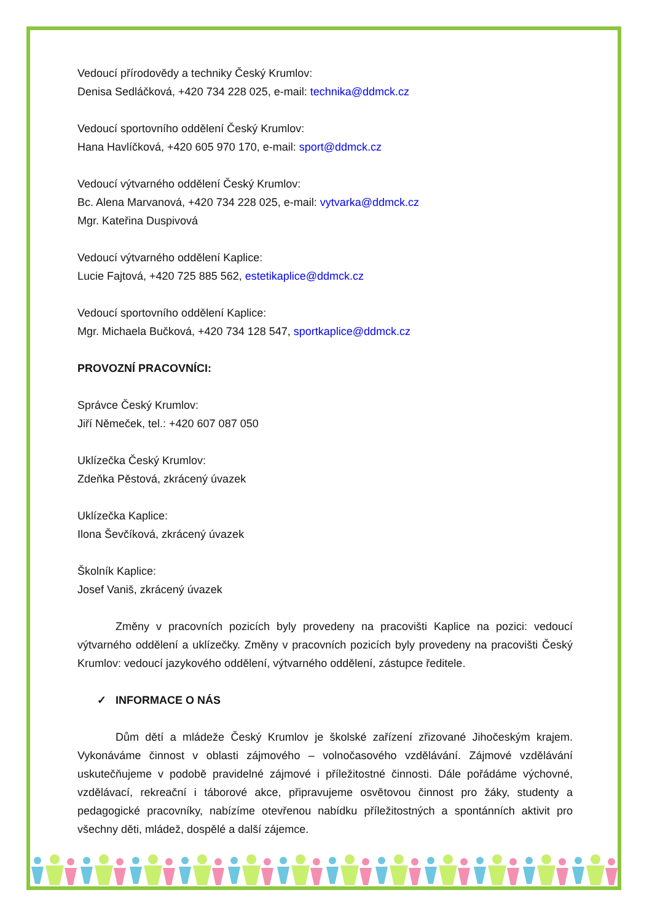Vedoucí přírodovědy a techniky Český Krumlov:
Denisa Sedláčková, +420 734 228 025, e-mail: technika@ddmck.cz
Vedoucí sportovního oddělení Český Krumlov:
Hana Havlíčková, +420 605 970 170, e-mail: sport@ddmck.cz
Vedoucí výtvarného oddělení Český Krumlov:
Bc. Alena Marvanová, +420 734 228 025, e-mail: vytvarka@ddmck.cz
Mgr. Kateřina Duspivová
Vedoucí výtvarného oddělení Kaplice:
Lucie Fajtová, +420 725 885 562, estetikaplice@ddmck.cz
Vedoucí sportovního oddělení Kaplice:
Mgr. Michaela Bučková, +420 734 128 547, sportkaplice@ddmck.cz
PROVOZNÍ PRACOVNÍCI:
Správce Český Krumlov:
Jiří Němeček, tel.: +420 607 087 050
Uklízečka Český Krumlov:
Zdeňka Pěstová, zkrácený úvazek
Uklízečka Kaplice:
Ilona Ševčíková, zkrácený úvazek
Školník Kaplice:
Josef Vaniš, zkrácený úvazek
Změny v pracovních pozicích byly provedeny na pracovišti Kaplice na pozici: vedoucí výtvarného oddělení a uklízečky. Změny v pracovních pozicích byly provedeny na pracovišti Český Krumlov: vedoucí jazykového oddělení, výtvarného oddělení, zástupce ředitele.
✓ INFORMACE O NÁS
Dům dětí a mládeže Český Krumlov je školské zařízení zřizované Jihočeským krajem. Vykonáváme činnost v oblasti zájmového – volnočasového vzdělávání. Zájmové vzdělávání uskutečňujeme v podobě pravidelné zájmové i příležitostné činnosti. Dále pořádáme výchovné, vzdělávací, rekreační i táborové akce, připravujeme osvětovou činnost pro žáky, studenty a pedagogické pracovníky, nabízíme otevřenou nabídku příležitostných a spontánních aktivit pro všechny děti, mládež, dospělé a další zájemce.